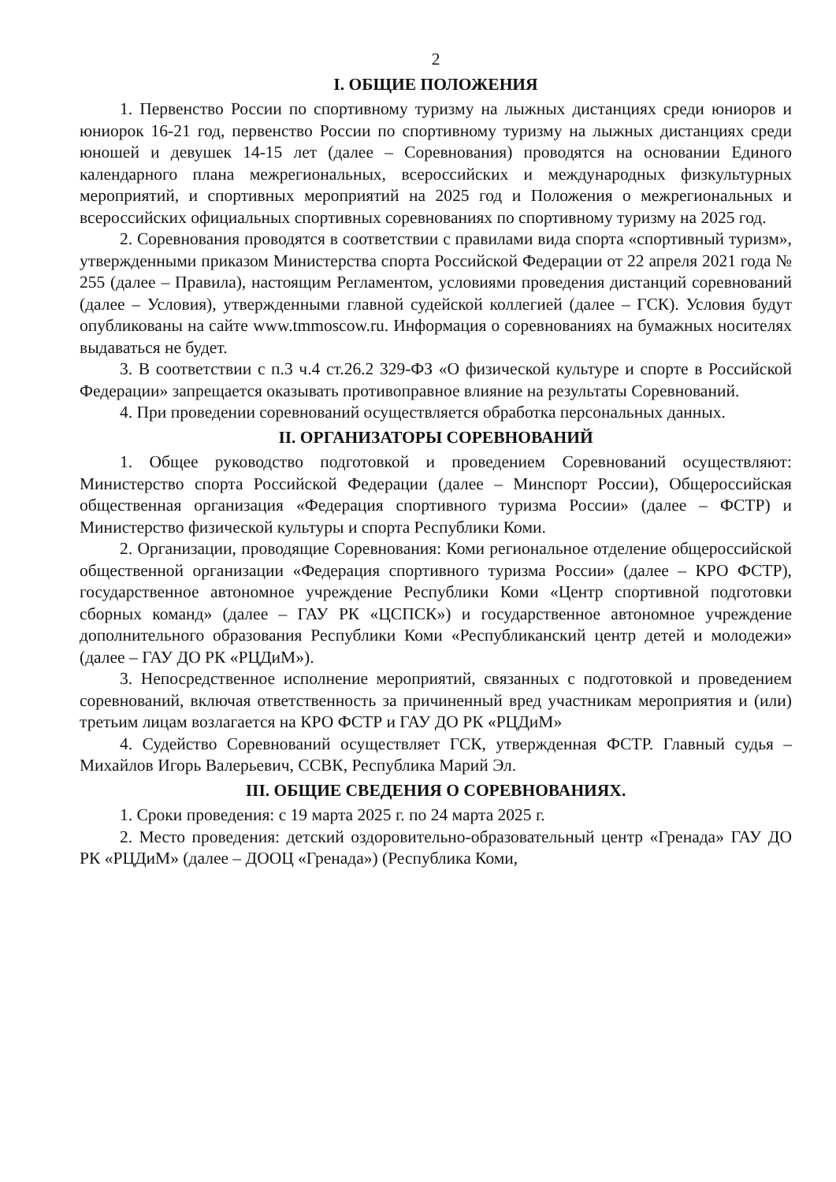2
I. ОБЩИЕ ПОЛОЖЕНИЯ
1. Первенство России по спортивному туризму на лыжных дистанциях среди юниоров и юниорок 16-21 год, первенство России по спортивному туризму на лыжных дистанциях среди юношей и девушек 14-15 лет (далее – Соревнования) проводятся на основании Единого календарного плана межрегиональных, всероссийских и международных физкультурных мероприятий, и спортивных мероприятий на 2025 год и Положения о межрегиональных и всероссийских официальных спортивных соревнованиях по спортивному туризму на 2025 год.
2. Соревнования проводятся в соответствии с правилами вида спорта «спортивный туризм», утвержденными приказом Министерства спорта Российской Федерации от 22 апреля 2021 года № 255 (далее – Правила), настоящим Регламентом, условиями проведения дистанций соревнований (далее – Условия), утвержденными главной судейской коллегией (далее – ГСК). Условия будут опубликованы на сайте www.tmmoscow.ru. Информация о соревнованиях на бумажных носителях выдаваться не будет.
3. В соответствии с п.3 ч.4 ст.26.2 329-ФЗ «О физической культуре и спорте в Российской Федерации» запрещается оказывать противоправное влияние на результаты Соревнований.
4. При проведении соревнований осуществляется обработка персональных данных.
II. ОРГАНИЗАТОРЫ СОРЕВНОВАНИЙ
1. Общее руководство подготовкой и проведением Соревнований осуществляют: Министерство спорта Российской Федерации (далее – Минспорт России), Общероссийская общественная организация «Федерация спортивного туризма России» (далее – ФСТР) и Министерство физической культуры и спорта Республики Коми.
2. Организации, проводящие Соревнования: Коми региональное отделение общероссийской общественной организации «Федерация спортивного туризма России» (далее – КРО ФСТР), государственное автономное учреждение Республики Коми «Центр спортивной подготовки сборных команд» (далее – ГАУ РК «ЦСПСК») и государственное автономное учреждение дополнительного образования Республики Коми «Республиканский центр детей и молодежи» (далее – ГАУ ДО РК «РЦДиМ»).
3. Непосредственное исполнение мероприятий, связанных с подготовкой и проведением соревнований, включая ответственность за причиненный вред участникам мероприятия и (или) третьим лицам возлагается на КРО ФСТР и ГАУ ДО РК «РЦДиМ»
4. Судейство Соревнований осуществляет ГСК, утвержденная ФСТР. Главный судья – Михайлов Игорь Валерьевич, ССВК, Республика Марий Эл.
III. ОБЩИЕ СВЕДЕНИЯ О СОРЕВНОВАНИЯХ.
1. Сроки проведения: с 19 марта 2025 г. по 24 марта 2025 г.
2. Место проведения: детский оздоровительно-образовательный центр «Гренада» ГАУ ДО РК «РЦДиМ» (далее – ДООЦ «Гренада») (Республика Коми,